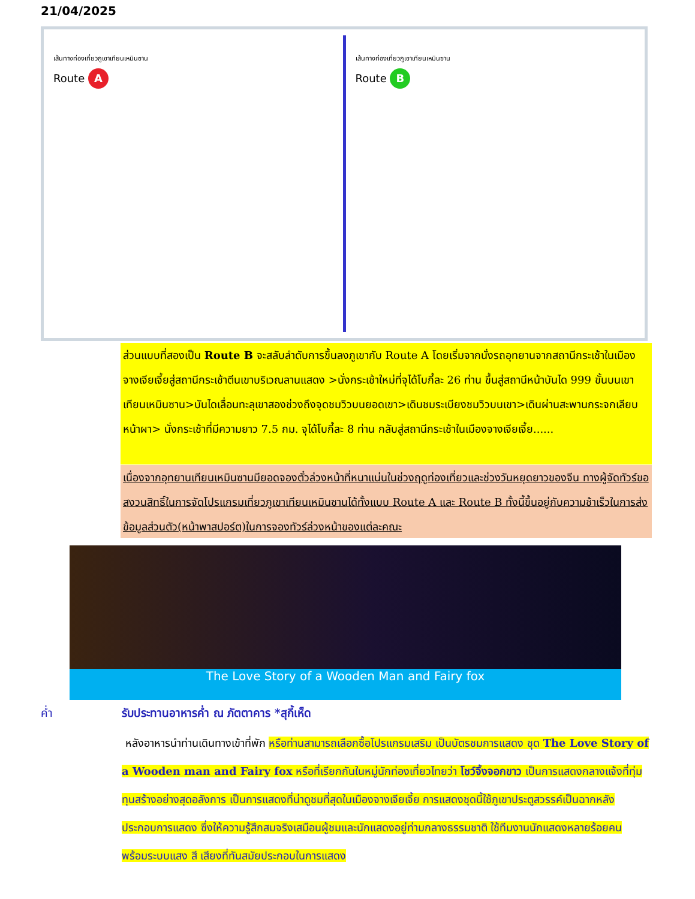21/04/2025
เส้นทางท่องเที่ยวภูเขาเทียนเหมินซาน
Route A
เส้นทางท่องเที่ยวภูเขาเทียนเหมินซาน
Route B
ส่วนแบบที่สองเป็น Route B จะสลับลำดับการขึ้นลงภูเขากับ Route A โดยเริ่มจากนั่งรถอุทยานจากสถานีกระเช้าในเมืองจางเจียเจี้ยสู่สถานีกระเช้าตีนเขาบริเวณลานแสดง >นั่งกระเช้าใหม่ที่จุได้โบกี้ละ 26 ท่าน ขึ้นสู่สถานีหน้าบันได 999 ขั้นบนเขาเทียนเหมินซาน>บันไดเลื่อนทะลุเขาสองช่วงถึงจุดชมวิวบนยอดเขา>เดินชมระเบียงชมวิวบนเขา>เดินผ่านสะพานกระจกเลียบหน้าผา> นั่งกระเช้าที่มีความยาว 7.5 กม. จุได้โบกี้ละ 8 ท่าน กลับสู่สถานีกระเช้าในเมืองจางเจียเจี้ย......
เนื่องจากอุทยานเทียนเหมินซานมียอดจองตั๋วล่วงหน้าที่หนาแน่นในช่วงฤดูท่องเที่ยวและช่วงวันหยุดยาวของจีน ทางผู้จัดทัวร์ขอสงวนสิทธิ์ในการจัดโปรแกรมเที่ยวภูเขาเทียนเหมินซานได้ทั้งแบบ Route A และ Route B ทั้งนี้ขึ้นอยู่กับความช้าเร็วในการส่งข้อมูลส่วนตัว(หน้าพาสปอร์ต)ในการจองทัวร์ล่วงหน้าของแต่ละคณะ
The Love Story of a Wooden Man and Fairy fox
ค่ำ รับประทานอาหารค่ำ ณ ภัตตาคาร *สุกี้เห็ด
หลังอาหารนำท่านเดินทางเข้าที่พัก หรือท่านสามารถเลือกซื้อโปรแกรมเสริม เป็นบัตรชมการแสดง ชุด The Love Story of a Wooden man and Fairy fox หรือที่เรียกกันในหมู่นักท่องเที่ยวไทยว่า โชว์จิ้งจอกขาว เป็นการแสดงกลางแจ้งที่ทุ่มทุนสร้างอย่างสุดอลังการ เป็นการแสดงที่น่าดูชมที่สุดในเมืองจางเจียเจี้ย การแสดงชุดนี้ใช้ภูเขาประตูสวรรค์เป็นฉากหลังประกอบการแสดง ซึ่งให้ความรู้สึกสมจริงเสมือนผู้ชมและนักแสดงอยู่ท่ามกลางธรรมชาติ ใช้ทีมงานนักแสดงหลายร้อยคน พร้อมระบบแสง สี เสียงที่ทันสมัยประกอบในการแสดง